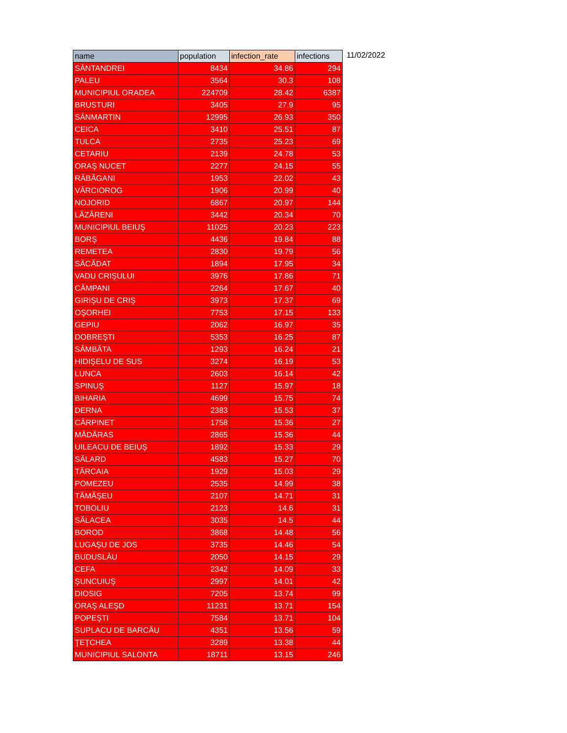| name | population | infection_rate | infections |
| --- | --- | --- | --- |
| SÂNTANDREI | 8434 | 34.86 | 294 |
| PALEU | 3564 | 30.3 | 108 |
| MUNICIPIUL ORADEA | 224709 | 28.42 | 6387 |
| BRUSTURI | 3405 | 27.9 | 95 |
| SÂNMARTIN | 12995 | 26.93 | 350 |
| CEICA | 3410 | 25.51 | 87 |
| TULCA | 2735 | 25.23 | 69 |
| CETARIU | 2139 | 24.78 | 53 |
| ORAŞ NUCET | 2277 | 24.15 | 55 |
| RĂBĂGANI | 1953 | 22.02 | 43 |
| VÂRCIOROG | 1906 | 20.99 | 40 |
| NOJORID | 6867 | 20.97 | 144 |
| LĂZĂRENI | 3442 | 20.34 | 70 |
| MUNICIPIUL BEIUŞ | 11025 | 20.23 | 223 |
| BORŞ | 4436 | 19.84 | 88 |
| REMETEA | 2830 | 19.79 | 56 |
| SĂCĂDAT | 1894 | 17.95 | 34 |
| VADU CRIŞULUI | 3976 | 17.86 | 71 |
| CÂMPANI | 2264 | 17.67 | 40 |
| GIRIŞU DE CRIŞ | 3973 | 17.37 | 69 |
| OŞORHEI | 7753 | 17.15 | 133 |
| GEPIU | 2062 | 16.97 | 35 |
| DOBREŞTI | 5353 | 16.25 | 87 |
| SÂMBĂTA | 1293 | 16.24 | 21 |
| HIDIŞELU DE SUS | 3274 | 16.19 | 53 |
| LUNCA | 2603 | 16.14 | 42 |
| SPINUŞ | 1127 | 15.97 | 18 |
| BIHARIA | 4699 | 15.75 | 74 |
| DERNA | 2383 | 15.53 | 37 |
| CĂRPINET | 1758 | 15.36 | 27 |
| MĂDĂRAS | 2865 | 15.36 | 44 |
| UILEACU DE BEIUŞ | 1892 | 15.33 | 29 |
| SĂLARD | 4583 | 15.27 | 70 |
| TĂRCAIA | 1929 | 15.03 | 29 |
| POMEZEU | 2535 | 14.99 | 38 |
| TĂMĂŞEU | 2107 | 14.71 | 31 |
| TOBOLIU | 2123 | 14.6 | 31 |
| SĂLACEA | 3035 | 14.5 | 44 |
| BOROD | 3868 | 14.48 | 56 |
| LUGAŞU DE JOS | 3735 | 14.46 | 54 |
| BUDUSLĂU | 2050 | 14.15 | 29 |
| CEFA | 2342 | 14.09 | 33 |
| ŞUNCUIUŞ | 2997 | 14.01 | 42 |
| DIOSIG | 7205 | 13.74 | 99 |
| ORAŞ ALEŞD | 11231 | 13.71 | 154 |
| POPEŞTI | 7584 | 13.71 | 104 |
| SUPLACU DE BARCĂU | 4351 | 13.56 | 59 |
| ŢEŢCHEA | 3289 | 13.38 | 44 |
| MUNICIPIUL SALONTA | 18711 | 13.15 | 246 |
11/02/2022